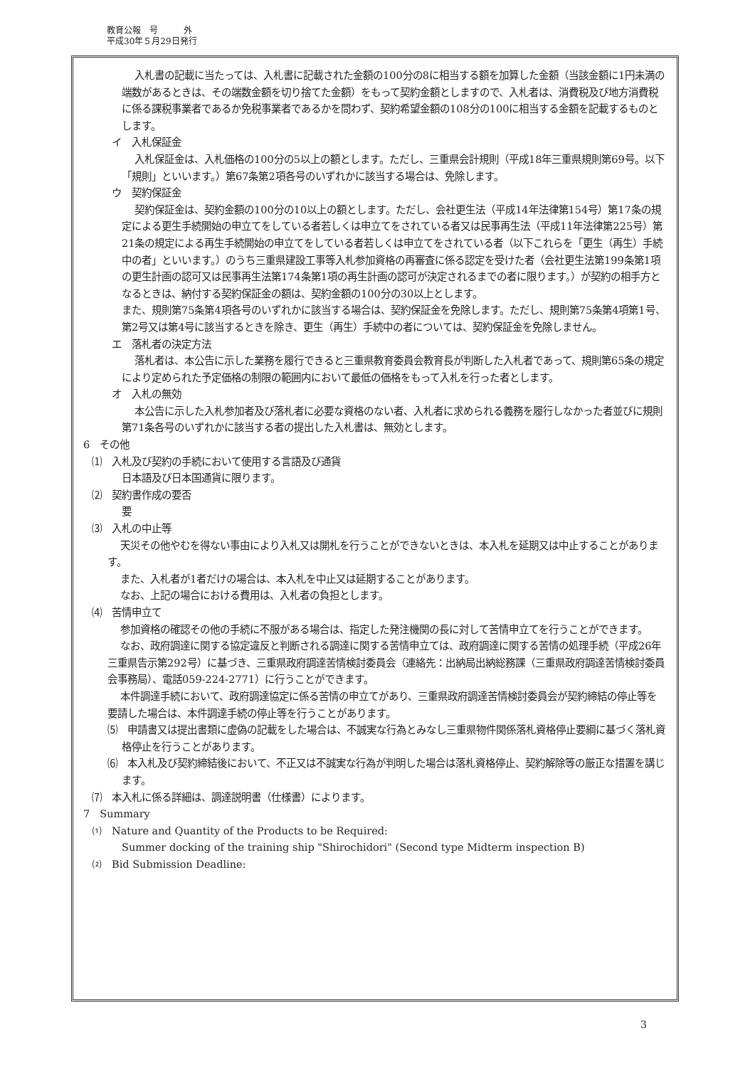教育公報　号　　　外
平成30年５月29日発行
入札書の記載に当たっては、入札書に記載された金額の100分の8に相当する額を加算した金額（当該金額に1円未満の端数があるときは、その端数金額を切り捨てた金額）をもって契約金額としますので、入札者は、消費税及び地方消費税に係る課税事業者であるか免税事業者であるかを問わず、契約希望金額の108分の100に相当する金額を記載するものとします。
イ　入札保証金
入札保証金は、入札価格の100分の5以上の額とします。ただし、三重県会計規則（平成18年三重県規則第69号。以下「規則」といいます。）第67条第2項各号のいずれかに該当する場合は、免除します。
ウ　契約保証金
契約保証金は、契約金額の100分の10以上の額とします。ただし、会社更生法（平成14年法律第154号）第17条の規定による更生手続開始の申立てをしている者若しくは申立てをされている者又は民事再生法（平成11年法律第225号）第21条の規定による再生手続開始の申立てをしている者若しくは申立てをされている者（以下これらを「更生（再生）手続中の者」といいます。）のうち三重県建設工事等入札参加資格の再審査に係る認定を受けた者（会社更生法第199条第1項の更生計画の認可又は民事再生法第174条第1項の再生計画の認可が決定されるまでの者に限ります。）が契約の相手方となるときは、納付する契約保証金の額は、契約金額の100分の30以上とします。
また、規則第75条第4項各号のいずれかに該当する場合は、契約保証金を免除します。ただし、規則第75条第4項第1号、第2号又は第4号に該当するときを除き、更生（再生）手続中の者については、契約保証金を免除しません。
エ　落札者の決定方法
落札者は、本公告に示した業務を履行できると三重県教育委員会教育長が判断した入札者であって、規則第65条の規定により定められた予定価格の制限の範囲内において最低の価格をもって入札を行った者とします。
オ　入札の無効
本公告に示した入札参加者及び落札者に必要な資格のない者、入札者に求められる義務を履行しなかった者並びに規則第71条各号のいずれかに該当する者の提出した入札書は、無効とします。
6　その他
⑴　入札及び契約の手続において使用する言語及び通貨
日本語及び日本国通貨に限ります。
⑵　契約書作成の要否
要
⑶　入札の中止等
天災その他やむを得ない事由により入札又は開札を行うことができないときは、本入札を延期又は中止することがあります。
また、入札者が1者だけの場合は、本入札を中止又は延期することがあります。
なお、上記の場合における費用は、入札者の負担とします。
⑷　苦情申立て
参加資格の確認その他の手続に不服がある場合は、指定した発注機関の長に対して苦情申立てを行うことができます。
なお、政府調達に関する協定違反と判断される調達に関する苦情申立ては、政府調達に関する苦情の処理手続（平成26年三重県告示第292号）に基づき、三重県政府調達苦情検討委員会（連絡先：出納局出納総務課（三重県政府調達苦情検討委員会事務局）、電話059-224-2771）に行うことができます。
本件調達手続において、政府調達協定に係る苦情の申立てがあり、三重県政府調達苦情検討委員会が契約締結の停止等を要請した場合は、本件調達手続の停止等を行うことがあります。
⑸　申請書又は提出書類に虚偽の記載をした場合は、不誠実な行為とみなし三重県物件関係落札資格停止要綱に基づく落札資格停止を行うことがあります。
⑹　本入札及び契約締結後において、不正又は不誠実な行為が判明した場合は落札資格停止、契約解除等の厳正な措置を講じます。
⑺　本入札に係る詳細は、調達説明書（仕様書）によります。
7　Summary
⑴　Nature and Quantity of the Products to be Required:
Summer docking of the training ship "Shirochidori" (Second type Midterm inspection B)
⑵　Bid Submission Deadline:
3